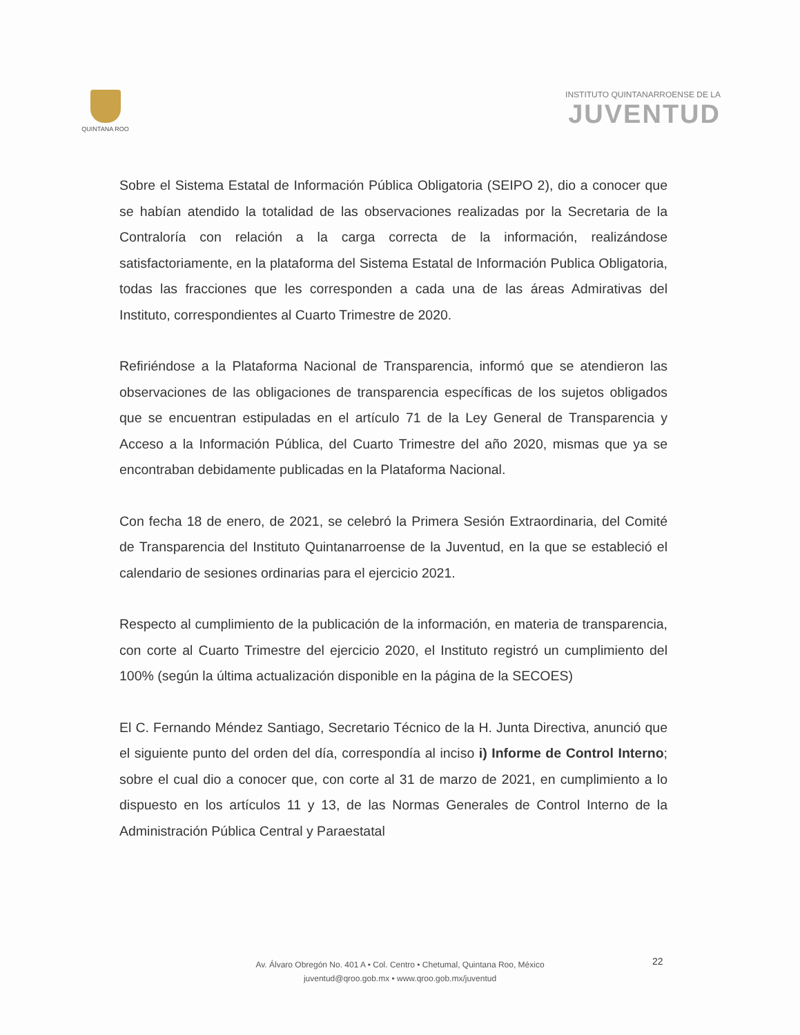QUINTANA ROO
INSTITUTO QUINTANARROENSE DE LA
JUVENTUD
Sobre el Sistema Estatal de Información Pública Obligatoria (SEIPO 2), dio a conocer que se habían atendido la totalidad de las observaciones realizadas por la Secretaria de la Contraloría con relación a la carga correcta de la información, realizándose satisfactoriamente, en la plataforma del Sistema Estatal de Información Publica Obligatoria, todas las fracciones que les corresponden a cada una de las áreas Admirativas del Instituto, correspondientes al Cuarto Trimestre de 2020.
Refiriéndose a la Plataforma Nacional de Transparencia, informó que se atendieron las observaciones de las obligaciones de transparencia específicas de los sujetos obligados que se encuentran estipuladas en el artículo 71 de la Ley General de Transparencia y Acceso a la Información Pública, del Cuarto Trimestre del año 2020, mismas que ya se encontraban debidamente publicadas en la Plataforma Nacional.
Con fecha 18 de enero, de 2021, se celebró la Primera Sesión Extraordinaria, del Comité de Transparencia del Instituto Quintanarroense de la Juventud, en la que se estableció el calendario de sesiones ordinarias para el ejercicio 2021.
Respecto al cumplimiento de la publicación de la información, en materia de transparencia, con corte al Cuarto Trimestre del ejercicio 2020, el Instituto registró un cumplimiento del 100% (según la última actualización disponible en la página de la SECOES)
El C. Fernando Méndez Santiago, Secretario Técnico de la H. Junta Directiva, anunció que el siguiente punto del orden del día, correspondía al inciso i) Informe de Control Interno; sobre el cual dio a conocer que, con corte al 31 de marzo de 2021, en cumplimiento a lo dispuesto en los artículos 11 y 13, de las Normas Generales de Control Interno de la Administración Pública Central y Paraestatal
Av. Álvaro Obregón No. 401 A • Col. Centro • Chetumal, Quintana Roo, México
juventud@qroo.gob.mx • www.qroo.gob.mx/juventud
22